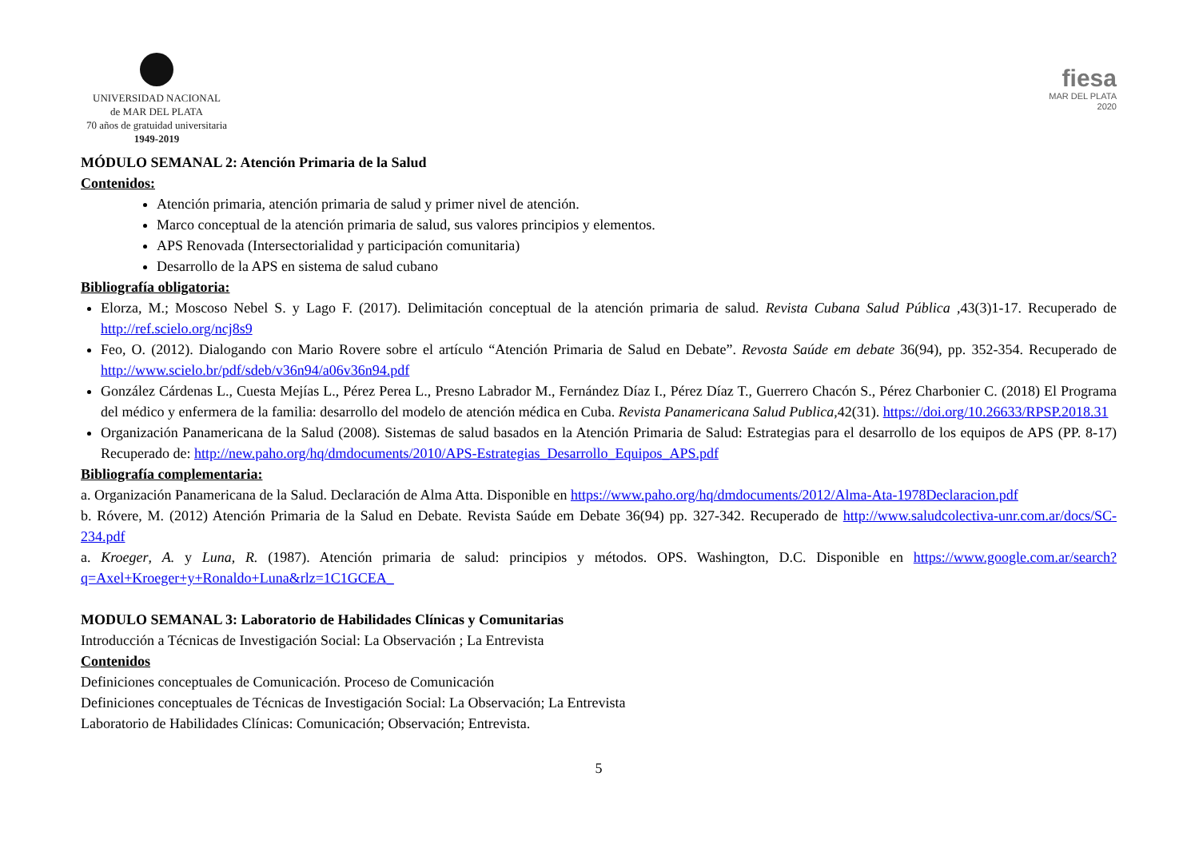UNIVERSIDAD NACIONAL
de MAR DEL PLATA
70 años de gratuidad universitaria
1949-2019
fiesa
MAR DEL PLATA
2020
MÓDULO SEMANAL 2: Atención Primaria de la Salud
Contenidos:
Atención primaria, atención primaria de salud y primer nivel de atención.
Marco conceptual de la atención primaria de salud, sus valores principios y elementos.
APS Renovada (Intersectorialidad y participación comunitaria)
Desarrollo de la APS en sistema de salud cubano
Bibliografía obligatoria:
Elorza, M.; Moscoso Nebel S. y Lago F. (2017). Delimitación conceptual de la atención primaria de salud. Revista Cubana Salud Pública ,43(3)1-17. Recuperado de http://ref.scielo.org/ncj8s9
Feo, O. (2012). Dialogando con Mario Rovere sobre el artículo “Atención Primaria de Salud en Debate”. Revosta Saúde em debate 36(94), pp. 352-354. Recuperado de http://www.scielo.br/pdf/sdeb/v36n94/a06v36n94.pdf
González Cárdenas L., Cuesta Mejías L., Pérez Perea L., Presno Labrador M., Fernández Díaz I., Pérez Díaz T., Guerrero Chacón S., Pérez Charbonier C. (2018) El Programa del médico y enfermera de la familia: desarrollo del modelo de atención médica en Cuba. Revista Panamericana Salud Publica,42(31). https://doi.org/10.26633/RPSP.2018.31
Organización Panamericana de la Salud (2008). Sistemas de salud basados en la Atención Primaria de Salud: Estrategias para el desarrollo de los equipos de APS (PP. 8-17) Recuperado de: http://new.paho.org/hq/dmdocuments/2010/APS-Estrategias_Desarrollo_Equipos_APS.pdf
Bibliografía complementaria:
a. Organización Panamericana de la Salud. Declaración de Alma Atta. Disponible en https://www.paho.org/hq/dmdocuments/2012/Alma-Ata-1978Declaracion.pdf
b. Róvere, M. (2012) Atención Primaria de la Salud en Debate. Revista Saúde em Debate 36(94) pp. 327-342. Recuperado de http://www.saludcolectiva-unr.com.ar/docs/SC-234.pdf
a. Kroeger, A. y Luna, R. (1987). Atención primaria de salud: principios y métodos. OPS. Washington, D.C. Disponible en https://www.google.com.ar/search?q=Axel+Kroeger+y+Ronaldo+Luna&rlz=1C1GCEA_
MODULO SEMANAL 3: Laboratorio de Habilidades Clínicas y Comunitarias
Introducción a Técnicas de Investigación Social: La Observación ; La Entrevista
Contenidos
Definiciones conceptuales de Comunicación. Proceso de Comunicación
Definiciones conceptuales de Técnicas de Investigación Social: La Observación; La Entrevista
Laboratorio de Habilidades Clínicas: Comunicación; Observación; Entrevista.
5